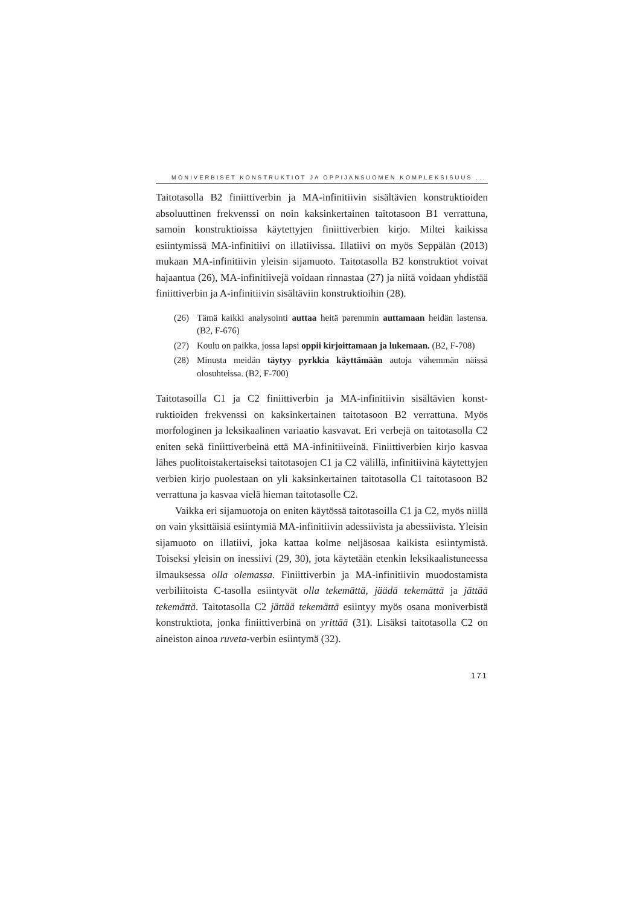MONIVERBISET KONSTRUKTIOT JA OPPIJANSUOMEN KOMPLEKSISUUS ...
Taitotasolla B2 finiittiverbin ja MA-infinitiivin sisältävien konstrukti­oiden absoluuttinen frekvenssi on noin kaksinkertainen taitotasoon B1 verrattuna, samoin konstruktioissa käytettyjen finiittiverbien kirjo. Mil­tei kaikissa esiintymissä MA-infinitiivi on illatiivissa. Illatiivi on myös Seppälän (2013) mukaan MA-infinitiivin yleisin sijamuoto. Taitotasolla B2 konstruktiot voivat hajaantua (26), MA-infinitiivejä voidaan rinnas­taa (27) ja niitä voidaan yhdistää finiittiverbin ja A-infinitiivin sisältäviin konstruktioihin (28).
(26) Tämä kaikki analysointi auttaa heitä paremmin auttamaan heidän lastensa. (B2, F-676)
(27) Koulu on paikka, jossa lapsi oppii kirjoittamaan ja lukemaan. (B2, F-708)
(28) Minusta meidän täytyy pyrkkia käyttämään autoja vähemmän näissä olosuhteissa. (B2, F-700)
Taitotasoilla C1 ja C2 finiittiverbin ja MA-infinitiivin sisältävien konst­ruktioiden frekvenssi on kaksinkertainen taitotasoon B2 verrattuna. Myös morfologinen ja leksikaalinen variaatio kasvavat. Eri verbejä on taitotasolla C2 eniten sekä finiittiverbeinä että MA-infinitiiveinä. Finiittiverbien kirjo kasvaa lähes puolitoistakertaiseksi taitotasojen C1 ja C2 välillä, infinitiivinä käytettyjen verbien kirjo puolestaan on yli kaksinkertainen taitotasolla C1 taitotasoon B2 verrattuna ja kasvaa vielä hieman taitotasolle C2.
Vaikka eri sijamuotoja on eniten käytössä taitotasoilla C1 ja C2, myös niillä on vain yksittäisiä esiintymiä MA-infinitiivin adessiivista ja abessiivista. Yleisin sijamuoto on illatiivi, joka kattaa kolme neljäsosaa kaikista esiintymistä. Toiseksi yleisin on inessiivi (29, 30), jota käytetään etenkin leksikaalistuneessa ilmauksessa olla olemassa. Finiittiverbin ja MA-infinitiivin muodostamista verbiliitoista C-tasolla esiintyvät olla tekemättä, jäädä tekemättä ja jättää tekemättä. Taitotasolla C2 jät­tää tekemättä esiintyy myös osana moniverbistä konstruktiota, jonka finiittiverbinä on yrittää (31). Lisäksi taitotasolla C2 on aineiston ainoa ruveta-verbin esiintymä (32).
171